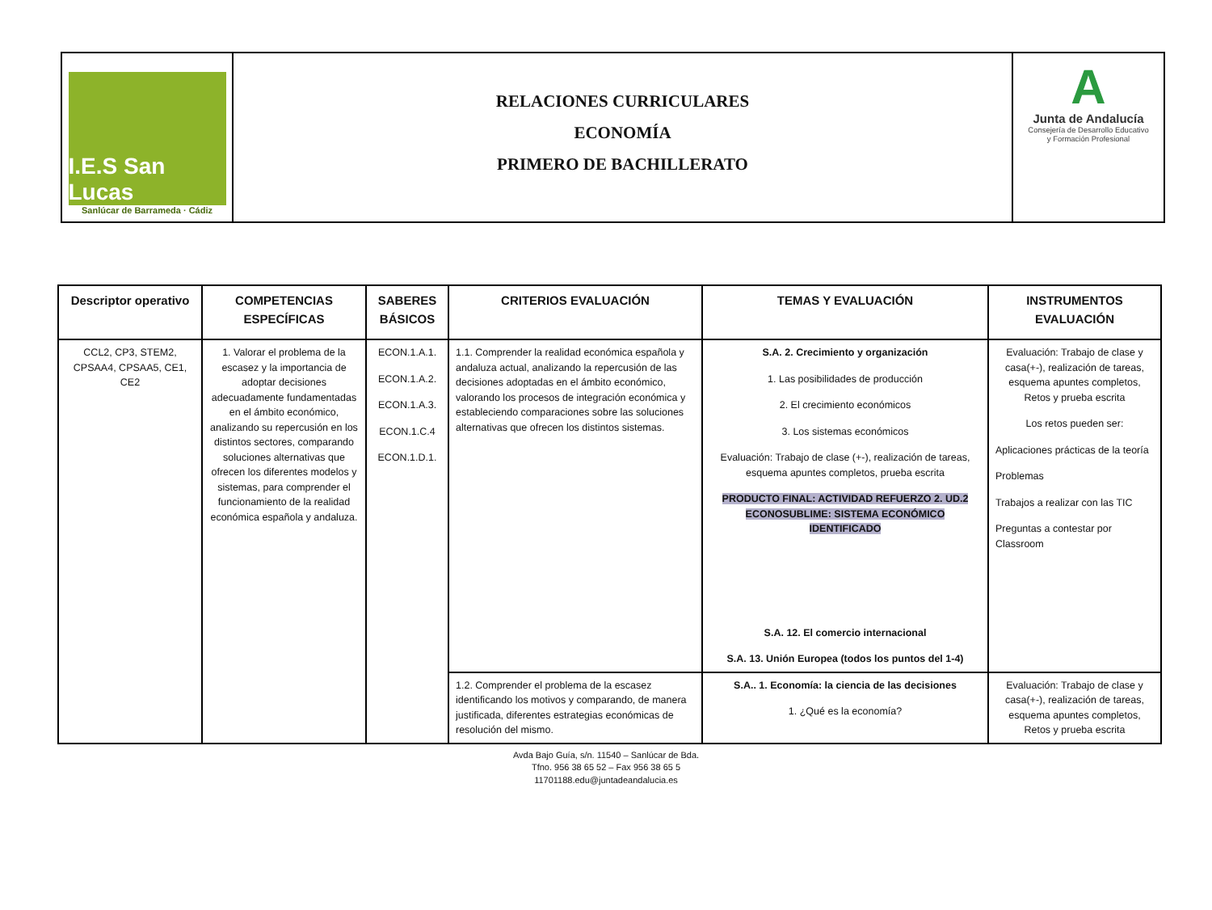I.E.S San Lucas
Sanlúcar de Barrameda · Cádiz
RELACIONES CURRICULARES
ECONOMÍA
PRIMERO DE BACHILLERATO
A
Junta de Andalucía
Consejería de Desarrollo Educativo
y Formación Profesional
| Descriptor operativo | COMPETENCIAS ESPECÍFICAS | SABERES BÁSICOS | CRITERIOS EVALUACIÓN | TEMAS Y EVALUACIÓN | INSTRUMENTOS EVALUACIÓN |
| --- | --- | --- | --- | --- | --- |
| CCL2, CP3, STEM2, CPSAA4, CPSAA5, CE1, CE2 | 1. Valorar el problema de la escasez y la importancia de adoptar decisiones adecuadamente fundamentadas en el ámbito económico, analizando su repercusión en los distintos sectores, comparando soluciones alternativas que ofrecen los diferentes modelos y sistemas, para comprender el funcionamiento de la realidad económica española y andaluza. | ECON.1.A.1. ECON.1.A.2. ECON.1.A.3. ECON.1.C.4 ECON.1.D.1. | 1.1. Comprender la realidad económica española y andaluza actual, analizando la repercusión de las decisiones adoptadas en el ámbito económico, valorando los procesos de integración económica y estableciendo comparaciones sobre las soluciones alternativas que ofrecen los distintos sistemas. | S.A. 2. Crecimiento y organización 1. Las posibilidades de producción 2. El crecimiento económicos 3. Los sistemas económicos Evaluación: Trabajo de clase (+-), realización de tareas, esquema apuntes completos, prueba escrita PRODUCTO FINAL: ACTIVIDAD REFUERZO 2. UD.2 ECONOSUBLIME: SISTEMA ECONÓMICO IDENTIFICADO S.A. 12. El comercio internacional S.A. 13. Unión Europea (todos los puntos del 1-4) | Evaluación: Trabajo de clase y casa(+-), realización de tareas, esquema apuntes completos, Retos y prueba escrita Los retos pueden ser: Aplicaciones prácticas de la teoría Problemas Trabajos a realizar con las TIC Preguntas a contestar por Classroom |
| | | | 1.2. Comprender el problema de la escasez identificando los motivos y comparando, de manera justificada, diferentes estrategias económicas de resolución del mismo. | S.A.. 1. Economía: la ciencia de las decisiones 1. ¿Qué es la economía? | Evaluación: Trabajo de clase y casa(+-), realización de tareas, esquema apuntes completos, Retos y prueba escrita |
Avda Bajo Guía, s/n. 11540 – Sanlúcar de Bda.
Tfno. 956 38 65 52 – Fax 956 38 65 5
11701188.edu@juntadeandalucia.es